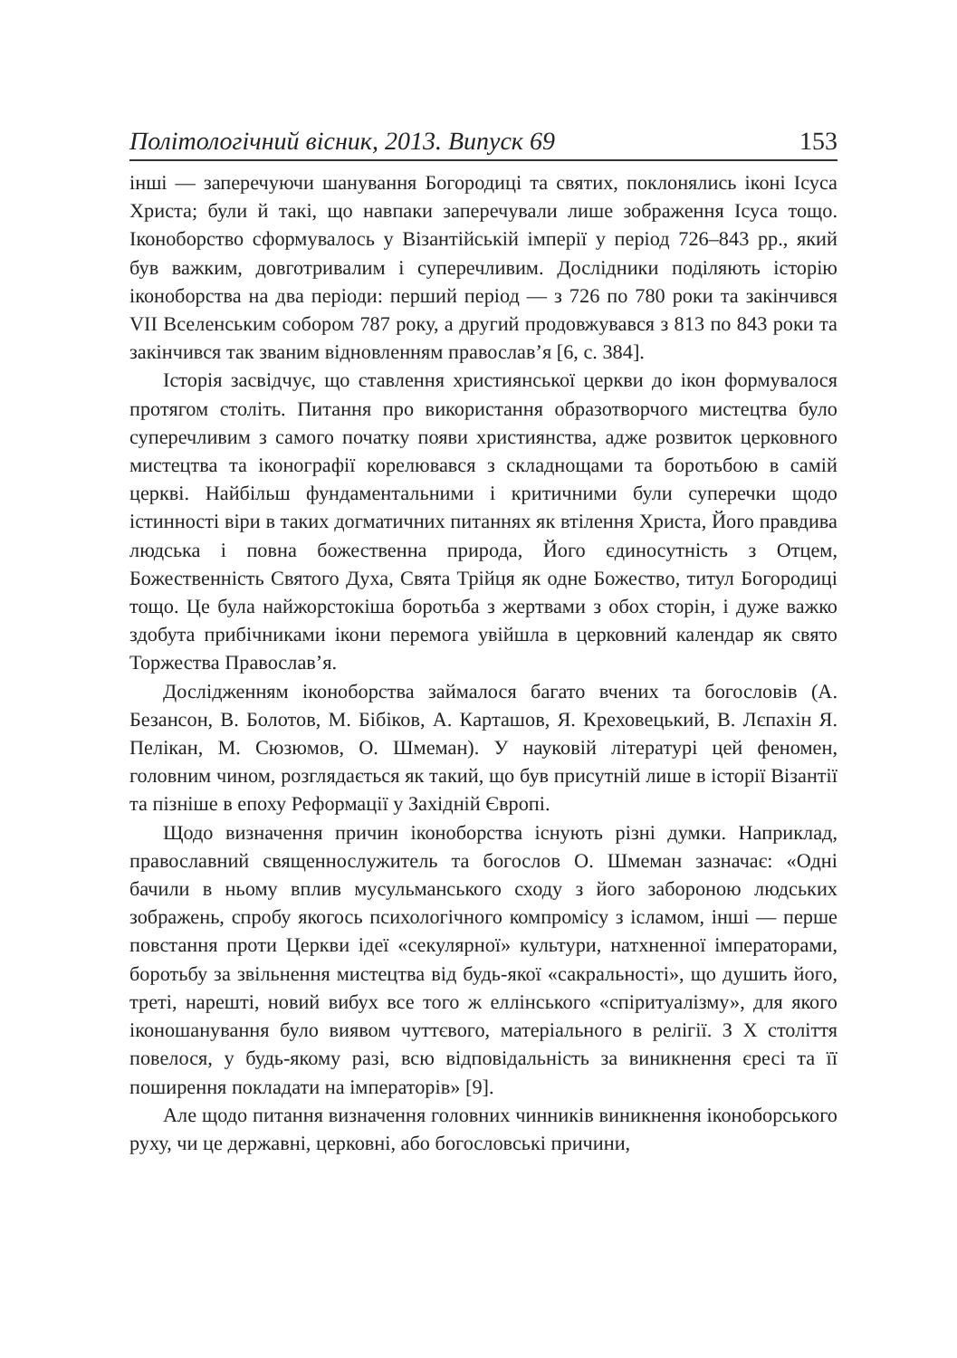Політологічний вісник, 2013. Випуск 69 153
інші — заперечуючи шанування Богородиці та святих, поклонялись іконі Ісуса Христа; були й такі, що навпаки заперечували лише зображення Ісуса тощо. Іконоборство сформувалось у Візантійській імперії у період 726–843 рр., який був важким, довготривалим і суперечливим. Дослідники поділяють історію іконоборства на два періоди: перший період — з 726 по 780 роки та закінчився VII Вселенським собором 787 року, а другий продовжувався з 813 по 843 роки та закінчився так званим відновленням православ’я [6, с. 384].
Історія засвідчує, що ставлення християнської церкви до ікон формувалося протягом століть. Питання про використання образотворчого мистецтва було суперечливим з самого початку появи християнства, адже розвиток церковного мистецтва та іконографії корелювався з складнощами та боротьбою в самій церкві. Найбільш фундаментальними і критичними були суперечки щодо істинності віри в таких догматичних питаннях як втілення Христа, Його правдива людська і повна божественна природа, Його єдиносутність з Отцем, Божественність Святого Духа, Свята Трійця як одне Божество, титул Богородиці тощо. Це була найжорстокіша боротьба з жертвами з обох сторін, і дуже важко здобута прибічниками ікони перемога увійшла в церковний календар як свято Торжества Православ’я.
Дослідженням іконоборства займалося багато вчених та богословів (А. Безансон, В. Болотов, М. Бібіков, А. Карташов, Я. Креховецький, В. Лєпахін Я. Пелікан, М. Сюзюмов, О. Шмеман). У науковій літературі цей феномен, головним чином, розглядається як такий, що був присутній лише в історії Візантії та пізніше в епоху Реформації у Західній Європі.
Щодо визначення причин іконоборства існують різні думки. Наприклад, православний священнослужитель та богослов О. Шмеман зазначає: «Одні бачили в ньому вплив мусульманського сходу з його забороною людських зображень, спробу якогось психологічного компромісу з ісламом, інші — перше повстання проти Церкви ідеї «секулярної» культури, натхненної імператорами, боротьбу за звільнення мистецтва від будь-якої «сакральності», що душить його, треті, нарешті, новий вибух все того ж еллінського «спіритуалізму», для якого іконошанування було виявом чуттєвого, матеріального в релігії. З X століття повелося, у будь-якому разі, всю відповідальність за виникнення єресі та її поширення покладати на імператорів» [9].
Але щодо питання визначення головних чинників виникнення іконоборського руху, чи це державні, церковні, або богословські причини,